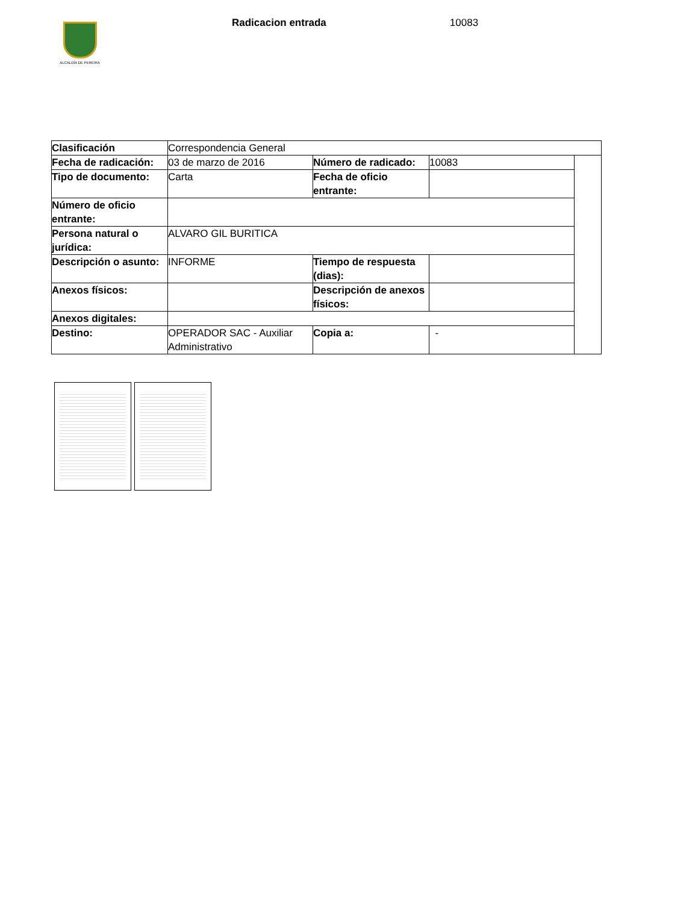ALCALDÍA DE PEREIRA
Radicacion entrada 10083
| Clasificación | Correspondencia General | | | |
| Fecha de radicación: | 03 de marzo de 2016 | Número de radicado: | 10083 | |
| Tipo de documento: | Carta | Fecha de oficio entrante: | | |
| Número de oficio entrante: | | | | |
| Persona natural o jurídica: | ALVARO GIL BURITICA | | | |
| Descripción o asunto: | INFORME | Tiempo de respuesta (dias): | | |
| Anexos físicos: | | Descripción de anexos físicos: | | |
| Anexos digitales: | | | | |
| Destino: | OPERADOR SAC - Auxiliar Administrativo | Copia a: | - | |